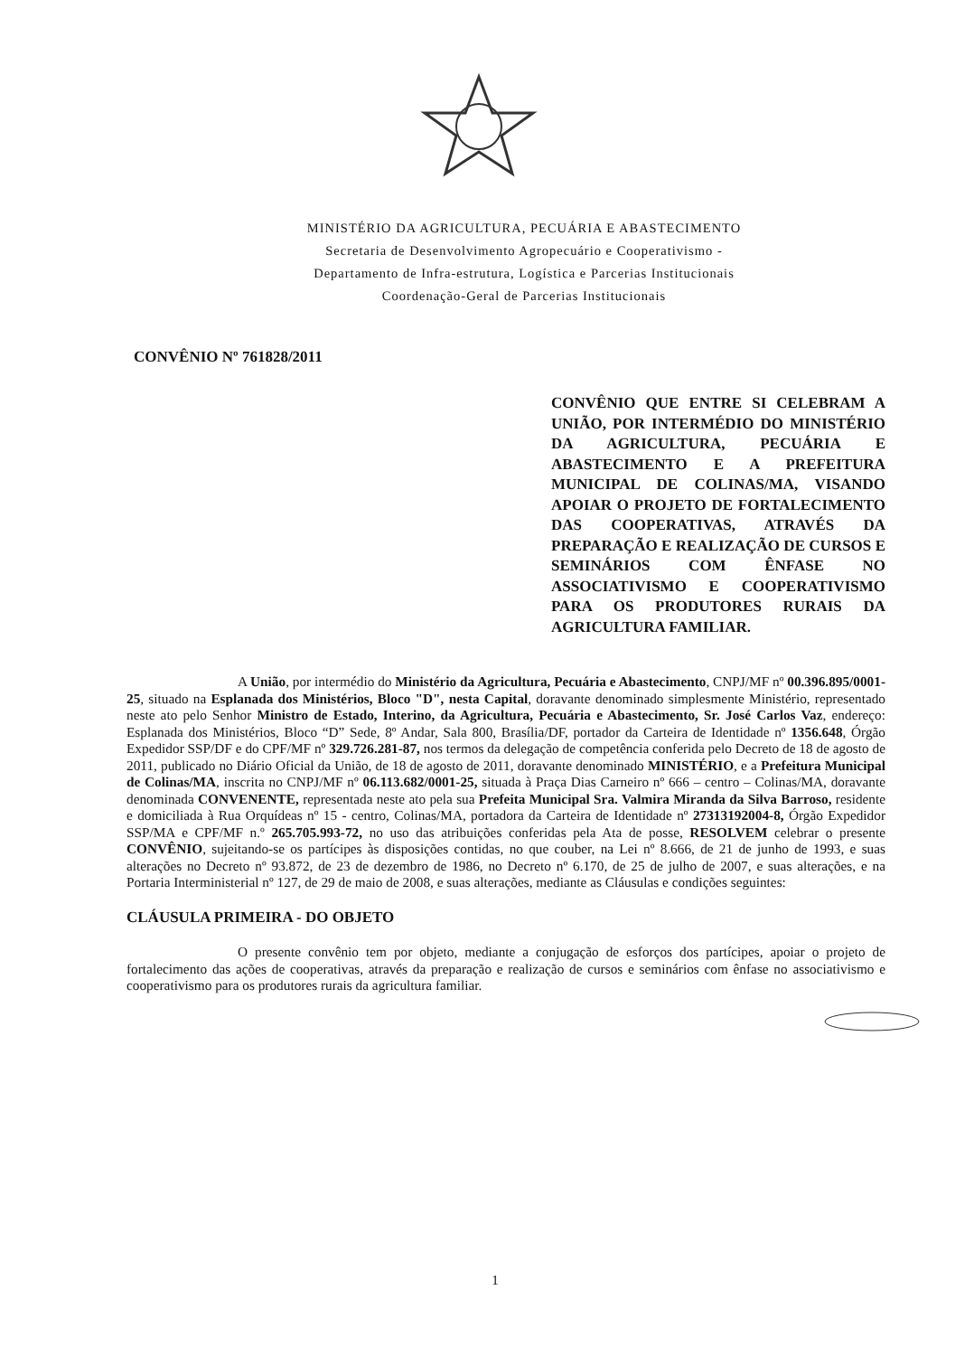MINISTÉRIO DA AGRICULTURA, PECUÁRIA E ABASTECIMENTO
Secretaria de Desenvolvimento Agropecuário e Cooperativismo -
Departamento de Infra-estrutura, Logística e Parcerias Institucionais
Coordenação-Geral de Parcerias Institucionais
CONVÊNIO Nº 761828/2011
CONVÊNIO QUE ENTRE SI CELEBRAM A UNIÃO, POR INTERMÉDIO DO MINISTÉRIO DA AGRICULTURA, PECUÁRIA E ABASTECIMENTO E A PREFEITURA MUNICIPAL DE COLINAS/MA, VISANDO APOIAR O PROJETO DE FORTALECIMENTO DAS COOPERATIVAS, ATRAVÉS DA PREPARAÇÃO E REALIZAÇÃO DE CURSOS E SEMINÁRIOS COM ÊNFASE NO ASSOCIATIVISMO E COOPERATIVISMO PARA OS PRODUTORES RURAIS DA AGRICULTURA FAMILIAR.
A União, por intermédio do Ministério da Agricultura, Pecuária e Abastecimento, CNPJ/MF nº 00.396.895/0001-25, situado na Esplanada dos Ministérios, Bloco "D", nesta Capital, doravante denominado simplesmente Ministério, representado neste ato pelo Senhor Ministro de Estado, Interino, da Agricultura, Pecuária e Abastecimento, Sr. José Carlos Vaz, endereço: Esplanada dos Ministérios, Bloco “D” Sede, 8º Andar, Sala 800, Brasília/DF, portador da Carteira de Identidade nº 1356.648, Órgão Expedidor SSP/DF e do CPF/MF nº 329.726.281-87, nos termos da delegação de competência conferida pelo Decreto de 18 de agosto de 2011, publicado no Diário Oficial da União, de 18 de agosto de 2011, doravante denominado MINISTÉRIO, e a Prefeitura Municipal de Colinas/MA, inscrita no CNPJ/MF nº 06.113.682/0001-25, situada à Praça Dias Carneiro nº 666 – centro – Colinas/MA, doravante denominada CONVENENTE, representada neste ato pela sua Prefeita Municipal Sra. Valmira Miranda da Silva Barroso, residente e domiciliada à Rua Orquídeas nº 15 - centro, Colinas/MA, portadora da Carteira de Identidade nº 27313192004-8, Órgão Expedidor SSP/MA e CPF/MF n.º 265.705.993-72, no uso das atribuições conferidas pela Ata de posse, RESOLVEM celebrar o presente CONVÊNIO, sujeitando-se os partícipes às disposições contidas, no que couber, na Lei nº 8.666, de 21 de junho de 1993, e suas alterações no Decreto nº 93.872, de 23 de dezembro de 1986, no Decreto nº 6.170, de 25 de julho de 2007, e suas alterações, e na Portaria Interministerial nº 127, de 29 de maio de 2008, e suas alterações, mediante as Cláusulas e condições seguintes:
CLÁUSULA PRIMEIRA - DO OBJETO
O presente convênio tem por objeto, mediante a conjugação de esforços dos partícipes, apoiar o projeto de fortalecimento das ações de cooperativas, através da preparação e realização de cursos e seminários com ênfase no associativismo e cooperativismo para os produtores rurais da agricultura familiar.
1